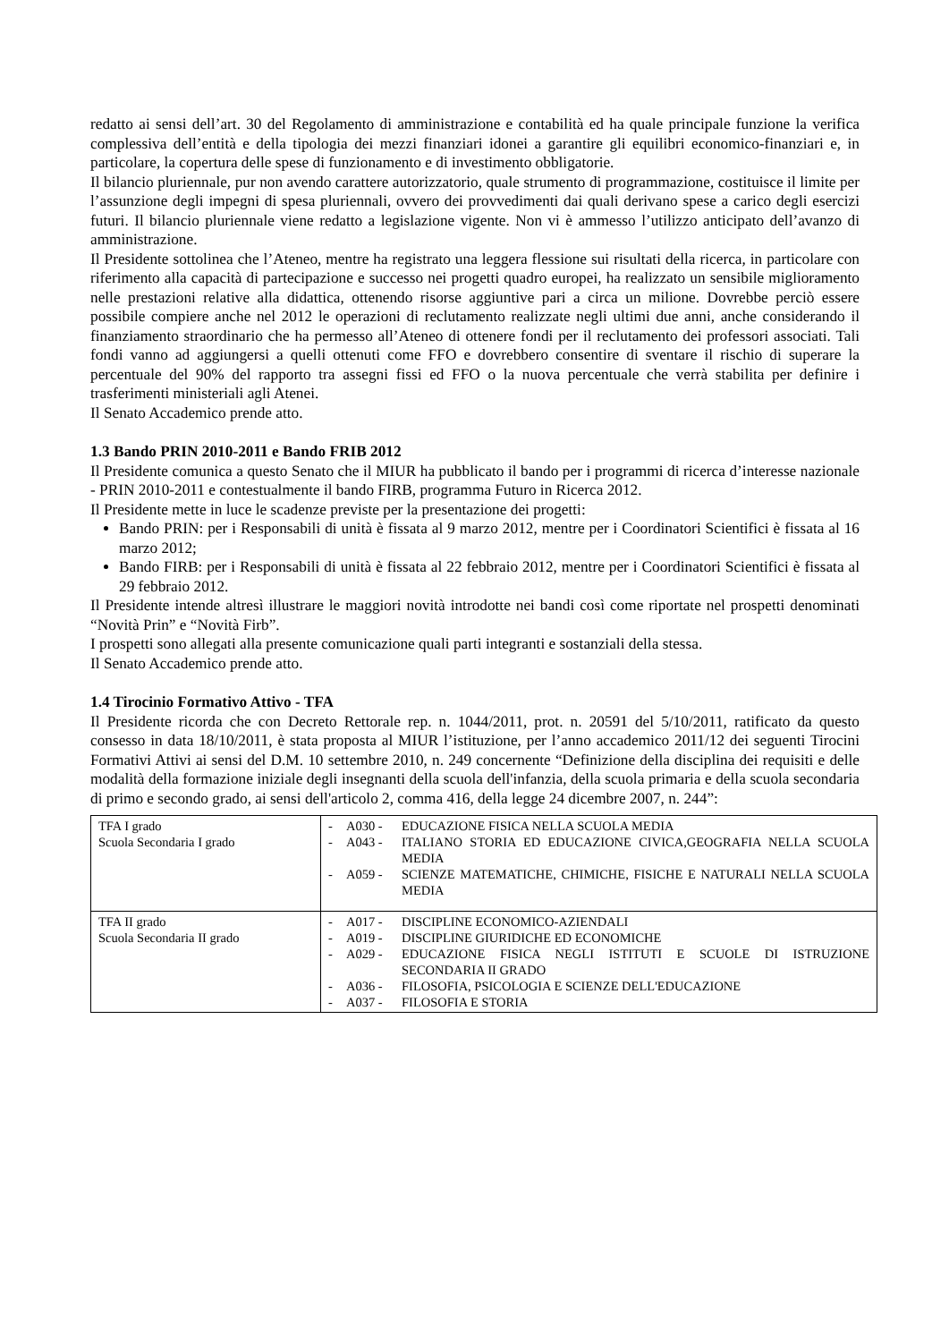redatto ai sensi dell’art. 30 del Regolamento di amministrazione e contabilità ed ha quale principale funzione la verifica complessiva dell’entità e della tipologia dei mezzi finanziari idonei a garantire gli equilibri economico-finanziari e, in particolare, la copertura delle spese di funzionamento e di investimento obbligatorie.
Il bilancio pluriennale, pur non avendo carattere autorizzatorio, quale strumento di programmazione, costituisce il limite per l’assunzione degli impegni di spesa pluriennali, ovvero dei provvedimenti dai quali derivano spese a carico degli esercizi futuri. Il bilancio pluriennale viene redatto a legislazione vigente. Non vi è ammesso l’utilizzo anticipato dell’avanzo di amministrazione.
Il Presidente sottolinea che l’Ateneo, mentre ha registrato una leggera flessione sui risultati della ricerca, in particolare con riferimento alla capacità di partecipazione e successo nei progetti quadro europei, ha realizzato un sensibile miglioramento nelle prestazioni relative alla didattica, ottenendo risorse aggiuntive pari a circa un milione. Dovrebbe perciò essere possibile compiere anche nel 2012 le operazioni di reclutamento realizzate negli ultimi due anni, anche considerando il finanziamento straordinario che ha permesso all’Ateneo di ottenere fondi per il reclutamento dei professori associati. Tali fondi vanno ad aggiungersi a quelli ottenuti come FFO e dovrebbero consentire di sventare il rischio di superare la percentuale del 90% del rapporto tra assegni fissi ed FFO o la nuova percentuale che verrà stabilita per definire i trasferimenti ministeriali agli Atenei.
Il Senato Accademico prende atto.
1.3 Bando PRIN 2010-2011 e Bando FRIB 2012
Il Presidente comunica a questo Senato che il MIUR ha pubblicato il bando per i programmi di ricerca d’interesse nazionale - PRIN 2010-2011 e contestualmente il bando FIRB, programma Futuro in Ricerca 2012.
Il Presidente mette in luce le scadenze previste per la presentazione dei progetti:
Bando PRIN: per i Responsabili di unità è fissata al 9 marzo 2012, mentre per i Coordinatori Scientifici è fissata al 16 marzo 2012;
Bando FIRB: per i Responsabili di unità è fissata al 22 febbraio 2012, mentre per i Coordinatori Scientifici è fissata al 29 febbraio 2012.
Il Presidente intende altresì illustrare le maggiori novità introdotte nei bandi così come riportate nel prospetti denominati “Novità Prin” e “Novità Firb”.
I prospetti sono allegati alla presente comunicazione quali parti integranti e sostanziali della stessa.
Il Senato Accademico prende atto.
1.4 Tirocinio Formativo Attivo - TFA
Il Presidente ricorda che con Decreto Rettorale rep. n. 1044/2011, prot. n. 20591 del 5/10/2011, ratificato da questo consesso in data 18/10/2011, è stata proposta al MIUR l’istituzione, per l’anno accademico 2011/12 dei seguenti Tirocini Formativi Attivi ai sensi del D.M. 10 settembre 2010, n. 249 concernente “Definizione della disciplina dei requisiti e delle modalità della formazione iniziale degli insegnanti della scuola dell'infanzia, della scuola primaria e della scuola secondaria di primo e secondo grado, ai sensi dell'articolo 2, comma 416, della legge 24 dicembre 2007, n. 244”:
| TFA I grado Scuola Secondaria I grado | - A030 - EDUCAZIONE FISICA NELLA SCUOLA MEDIA - A043 - ITALIANO STORIA ED EDUCAZIONE CIVICA,GEOGRAFIA NELLA SCUOLA MEDIA - A059 - SCIENZE MATEMATICHE, CHIMICHE, FISICHE E NATURALI NELLA SCUOLA MEDIA |
| TFA II grado Scuola Secondaria II grado | - A017 - DISCIPLINE ECONOMICO-AZIENDALI - A019 - DISCIPLINE GIURIDICHE ED ECONOMICHE - A029 - EDUCAZIONE FISICA NEGLI ISTITUTI E SCUOLE DI ISTRUZIONE SECONDARIA II GRADO - A036 - FILOSOFIA, PSICOLOGIA E SCIENZE DELL'EDUCAZIONE - A037 - FILOSOFIA E STORIA |